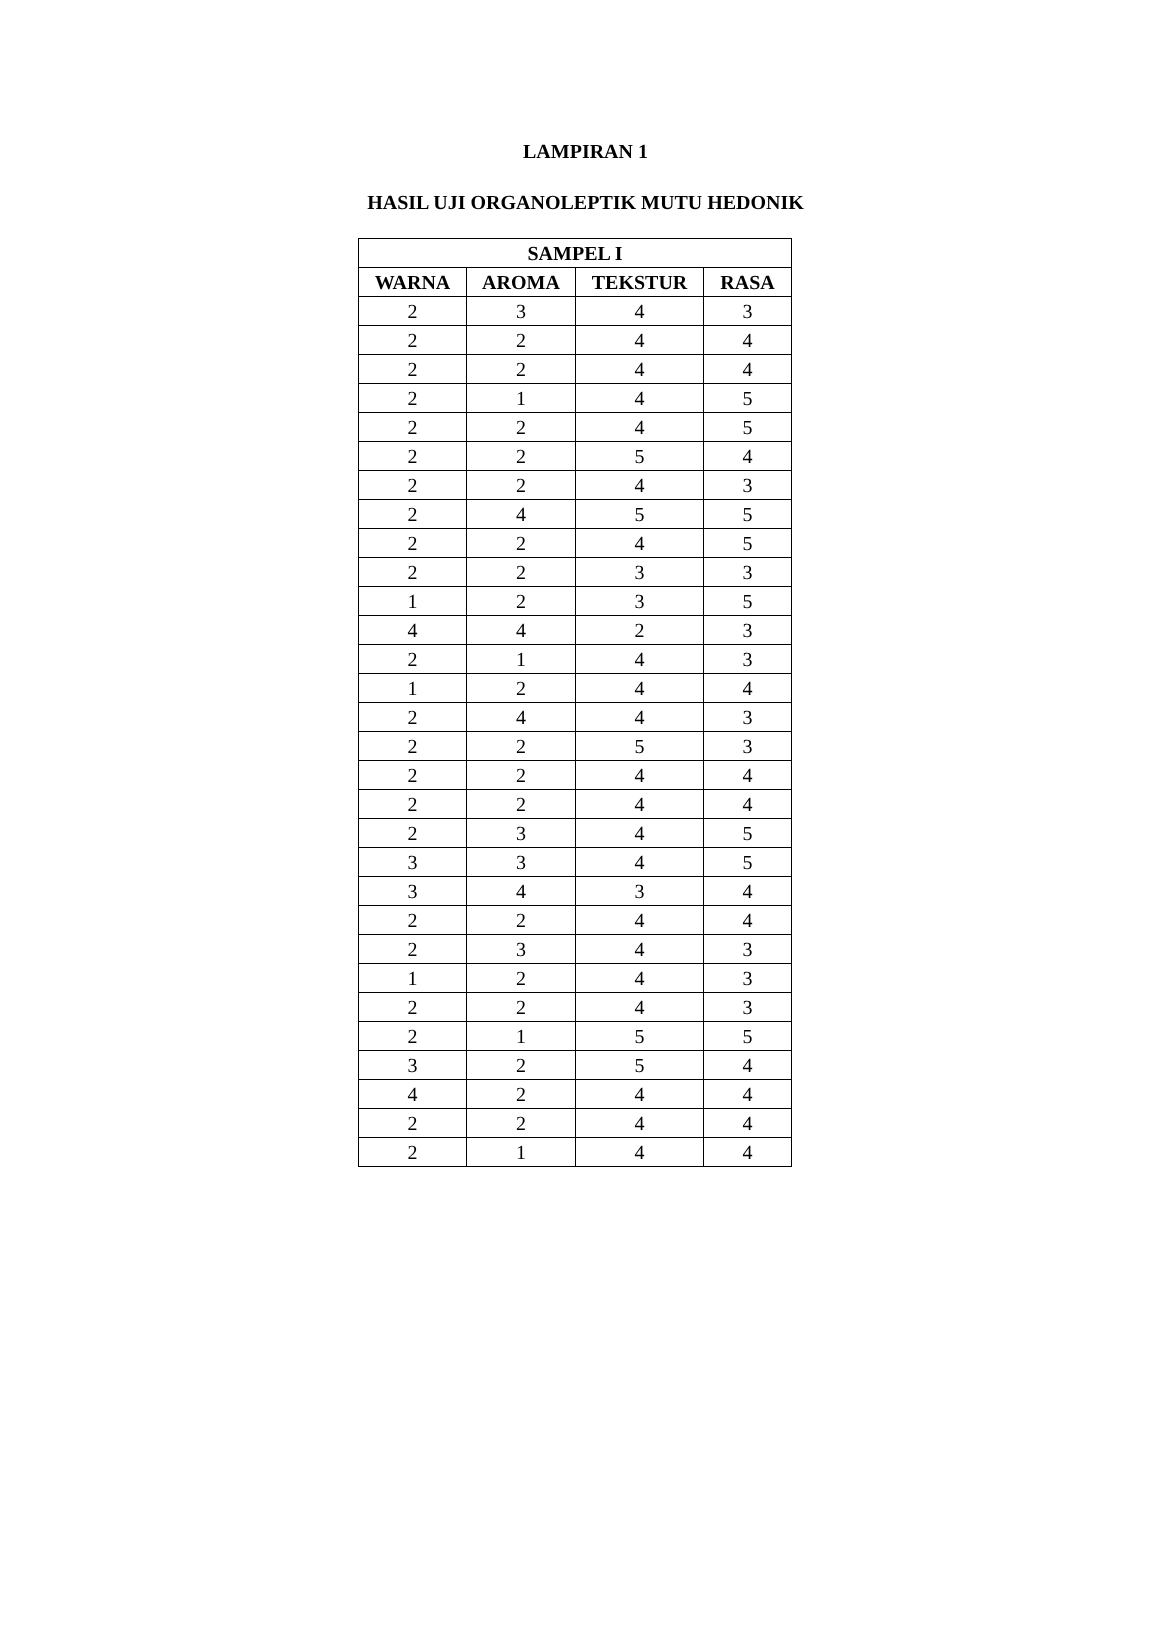LAMPIRAN 1
HASIL UJI ORGANOLEPTIK MUTU HEDONIK
| SAMPEL I | | | |
| --- | --- | --- | --- |
| WARNA | AROMA | TEKSTUR | RASA |
| 2 | 3 | 4 | 3 |
| 2 | 2 | 4 | 4 |
| 2 | 2 | 4 | 4 |
| 2 | 1 | 4 | 5 |
| 2 | 2 | 4 | 5 |
| 2 | 2 | 5 | 4 |
| 2 | 2 | 4 | 3 |
| 2 | 4 | 5 | 5 |
| 2 | 2 | 4 | 5 |
| 2 | 2 | 3 | 3 |
| 1 | 2 | 3 | 5 |
| 4 | 4 | 2 | 3 |
| 2 | 1 | 4 | 3 |
| 1 | 2 | 4 | 4 |
| 2 | 4 | 4 | 3 |
| 2 | 2 | 5 | 3 |
| 2 | 2 | 4 | 4 |
| 2 | 2 | 4 | 4 |
| 2 | 3 | 4 | 5 |
| 3 | 3 | 4 | 5 |
| 3 | 4 | 3 | 4 |
| 2 | 2 | 4 | 4 |
| 2 | 3 | 4 | 3 |
| 1 | 2 | 4 | 3 |
| 2 | 2 | 4 | 3 |
| 2 | 1 | 5 | 5 |
| 3 | 2 | 5 | 4 |
| 4 | 2 | 4 | 4 |
| 2 | 2 | 4 | 4 |
| 2 | 1 | 4 | 4 |